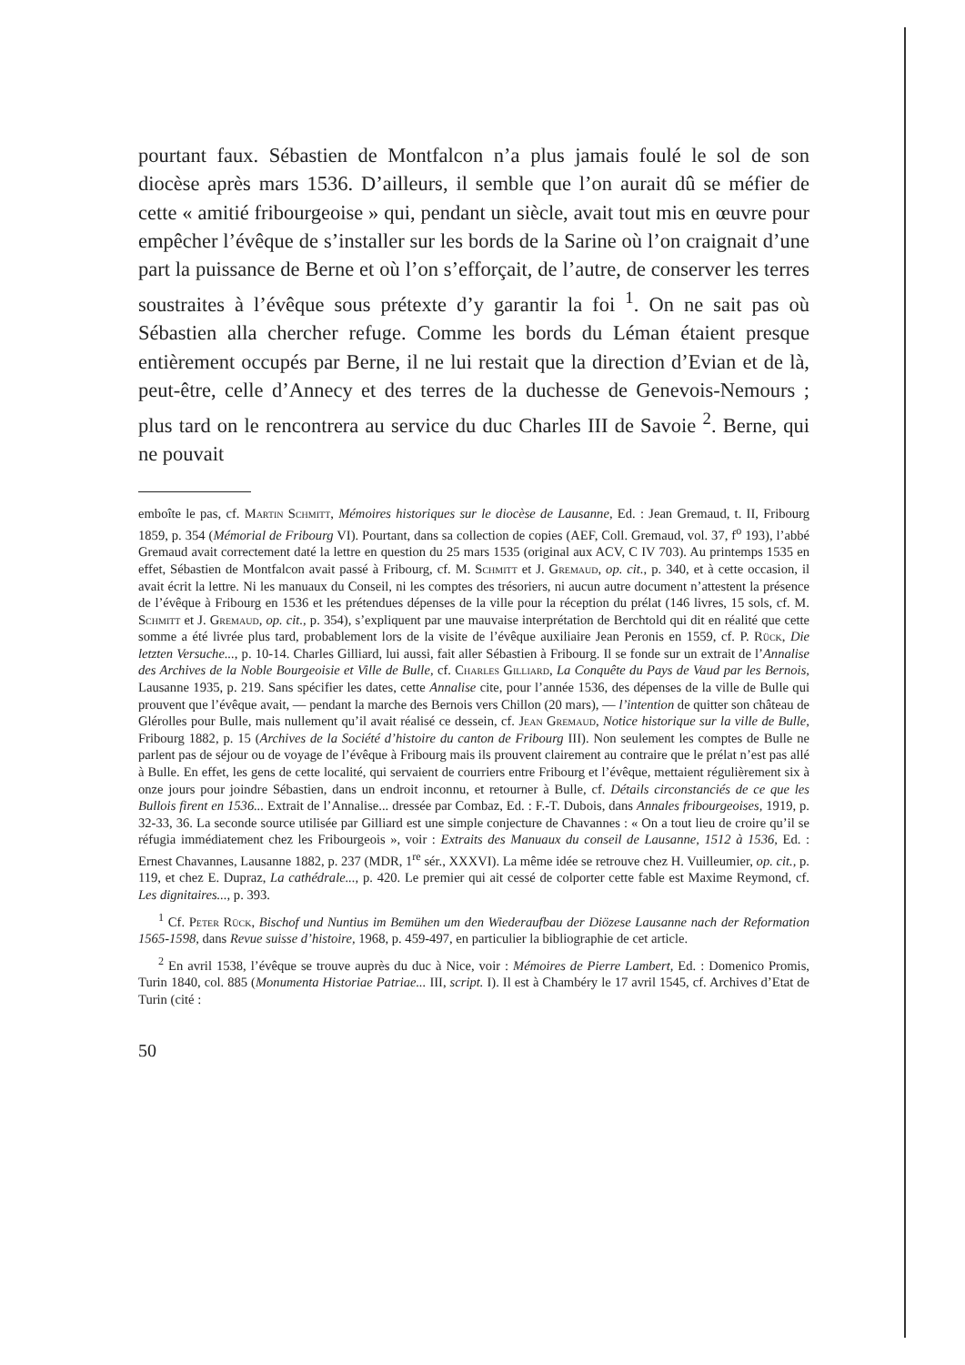pourtant faux. Sébastien de Montfalcon n’a plus jamais foulé le sol de son diocèse après mars 1536. D’ailleurs, il semble que l’on aurait dû se méfier de cette « amitié fribourgeoise » qui, pendant un siècle, avait tout mis en œuvre pour empêcher l’évêque de s’installer sur les bords de la Sarine où l’on craignait d’une part la puissance de Berne et où l’on s’efforçait, de l’autre, de conserver les terres soustraites à l’évêque sous prétexte d’y garantir la foi <sup>1</sup>. On ne sait pas où Sébastien alla chercher refuge. Comme les bords du Léman étaient presque entièrement occupés par Berne, il ne lui restait que la direction d’Evian et de là, peut-être, celle d’Annecy et des terres de la duchesse de Genevois-Nemours ; plus tard on le rencontrera au service du duc Charles III de Savoie <sup>2</sup>. Berne, qui ne pouvait
emboîte le pas, cf. Martin Schmitt, Mémoires historiques sur le diocèse de Lausanne, Ed. : Jean Gremaud, t. II, Fribourg 1859, p. 354 (Mémorial de Fribourg VI). Pourtant, dans sa collection de copies (AEF, Coll. Gremaud, vol. 37, f<sup>o</sup> 193), l’abbé Gremaud avait correctement daté la lettre en question du 25 mars 1535 (original aux ACV, C IV 703). Au printemps 1535 en effet, Sébastien de Montfalcon avait passé à Fribourg, cf. M. Schmitt et J. Gremaud, op. cit., p. 340, et à cette occasion, il avait écrit la lettre. Ni les manuaux du Conseil, ni les comptes des trésoriers, ni aucun autre document n’attestent la présence de l’évêque à Fribourg en 1536 et les prétendues dépenses de la ville pour la réception du prélat (146 livres, 15 sols, cf. M. Schmitt et J. Gremaud, op. cit., p. 354), s’expliquent par une mauvaise interprétation de Berchtold qui dit en réalité que cette somme a été livrée plus tard, probablement lors de la visite de l’évêque auxiliaire Jean Peronis en 1559, cf. P. Rück, Die letzten Versuche..., p. 10-14. Charles Gilliard, lui aussi, fait aller Sébastien à Fribourg. Il se fonde sur un extrait de l’Annalise des Archives de la Noble Bourgeoisie et Ville de Bulle, cf. Charles Gilliard, La Conquête du Pays de Vaud par les Bernois, Lausanne 1935, p. 219. Sans spécifier les dates, cette Annalise cite, pour l’année 1536, des dépenses de la ville de Bulle qui prouvent que l’évêque avait, — pendant la marche des Bernois vers Chillon (20 mars), — l’intention de quitter son château de Glérolles pour Bulle, mais nullement qu’il avait réalisé ce dessein, cf. Jean Gremaud, Notice historique sur la ville de Bulle, Fribourg 1882, p. 15 (Archives de la Société d’histoire du canton de Fribourg III). Non seulement les comptes de Bulle ne parlent pas de séjour ou de voyage de l’évêque à Fribourg mais ils prouvent clairement au contraire que le prélat n’est pas allé à Bulle. En effet, les gens de cette localité, qui servaient de courriers entre Fribourg et l’évêque, mettaient régulièrement six à onze jours pour joindre Sébastien, dans un endroit inconnu, et retourner à Bulle, cf. Détails circonstanciés de ce que les Bullois firent en 1536... Extrait de l’Annalise... dressée par Combaz, Ed. : F.-T. Dubois, dans Annales fribourgeoises, 1919, p. 32-33, 36. La seconde source utilisée par Gilliard est une simple conjecture de Chavannes : « On a tout lieu de croire qu’il se réfugia immédiatement chez les Fribourgeois », voir : Extraits des Manuaux du conseil de Lausanne, 1512 à 1536, Ed. : Ernest Chavannes, Lausanne 1882, p. 237 (MDR, 1<sup>re</sup> sér., XXXVI). La même idée se retrouve chez H. Vuilleumier, op. cit., p. 119, et chez E. Dupraz, La cathédrale..., p. 420. Le premier qui ait cessé de colporter cette fable est Maxime Reymond, cf. Les dignitaires..., p. 393.
<sup>1</sup> Cf. Peter Rück, Bischof und Nuntius im Bemühen um den Wiederaufbau der Diözese Lausanne nach der Reformation 1565-1598, dans Revue suisse d’histoire, 1968, p. 459-497, en particulier la bibliographie de cet article.
<sup>2</sup> En avril 1538, l’évêque se trouve auprès du duc à Nice, voir : Mémoires de Pierre Lambert, Ed. : Domenico Promis, Turin 1840, col. 885 (Monumenta Historiae Patriae... III, script. I). Il est à Chambéry le 17 avril 1545, cf. Archives d’Etat de Turin (cité :
50